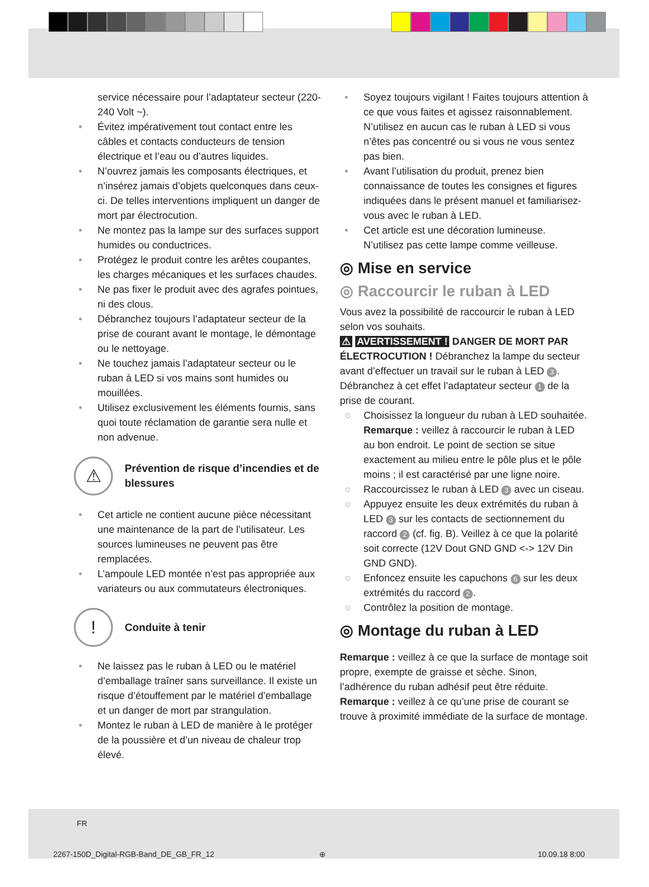service nécessaire pour l’adaptateur secteur (220-240 Volt ~).
• Évitez impérativement tout contact entre les câbles et contacts conducteurs de tension électrique et l’eau ou d’autres liquides.
• N’ouvrez jamais les composants électriques, et n’insérez jamais d’objets quelconques dans ceux-ci. De telles interventions impliquent un danger de mort par électrocution.
• Ne montez pas la lampe sur des surfaces support humides ou conductrices.
• Protégez le produit contre les arêtes coupantes, les charges mécaniques et les surfaces chaudes.
• Ne pas fixer le produit avec des agrafes pointues, ni des clous.
• Débranchez toujours l’adaptateur secteur de la prise de courant avant le montage, le démontage ou le nettoyage.
• Ne touchez jamais l’adaptateur secteur ou le ruban à LED si vos mains sont humides ou mouillées.
• Utilisez exclusivement les éléments fournis, sans quoi toute réclamation de garantie sera nulle et non advenue.
⚠
Prévention de risque d’incendies et de blessures
• Cet article ne contient aucune pièce nécessitant une maintenance de la part de l’utilisateur. Les sources lumineuses ne peuvent pas être remplacées.
• L’ampoule LED montée n’est pas appropriée aux variateurs ou aux commutateurs électroniques.
!
Conduite à tenir
• Ne laissez pas le ruban à LED ou le matériel d’emballage traîner sans surveillance. Il existe un risque d’étouffement par le matériel d’emballage et un danger de mort par strangulation.
• Montez le ruban à LED de manière à le protéger de la poussière et d’un niveau de chaleur trop élevé.
• Soyez toujours vigilant ! Faites toujours attention à ce que vous faites et agissez raisonnablement. N’utilisez en aucun cas le ruban à LED si vous n’êtes pas concentré ou si vous ne vous sentez pas bien.
• Avant l’utilisation du produit, prenez bien connaissance de toutes les consignes et figures indiquées dans le présent manuel et familiarisez-vous avec le ruban à LED.
• Cet article est une décoration lumineuse. N’utilisez pas cette lampe comme veilleuse.
◎ Mise en service
◎ Raccourcir le ruban à LED
Vous avez la possibilité de raccourcir le ruban à LED selon vos souhaits.
⚠ AVERTISSEMENT ! DANGER DE MORT PAR ÉLECTROCUTION ! Débranchez la lampe du secteur avant d’effectuer un travail sur le ruban à LED 3. Débranchez à cet effet l’adaptateur secteur 1 de la prise de courant.
○ Choisissez la longueur du ruban à LED souhaitée. Remarque : veillez à raccourcir le ruban à LED au bon endroit. Le point de section se situe exactement au milieu entre le pôle plus et le pôle moins ; il est caractérisé par une ligne noire.
○ Raccourcissez le ruban à LED 3 avec un ciseau.
○ Appuyez ensuite les deux extrémités du ruban à LED 3 sur les contacts de sectionnement du raccord 2 (cf. fig. B). Veillez à ce que la polarité soit correcte (12V Dout GND GND <-> 12V Din GND GND).
○ Enfoncez ensuite les capuchons 6 sur les deux extrémités du raccord 2.
○ Contrôlez la position de montage.
◎ Montage du ruban à LED
Remarque : veillez à ce que la surface de montage soit propre, exempte de graisse et sèche. Sinon, l’adhérence du ruban adhésif peut être réduite.
Remarque : veillez à ce qu’une prise de courant se trouve à proximité immédiate de la surface de montage.
FR
2267-150D_Digital-RGB-Band_DE_GB_FR_12
⊕ 10.09.18 8:00